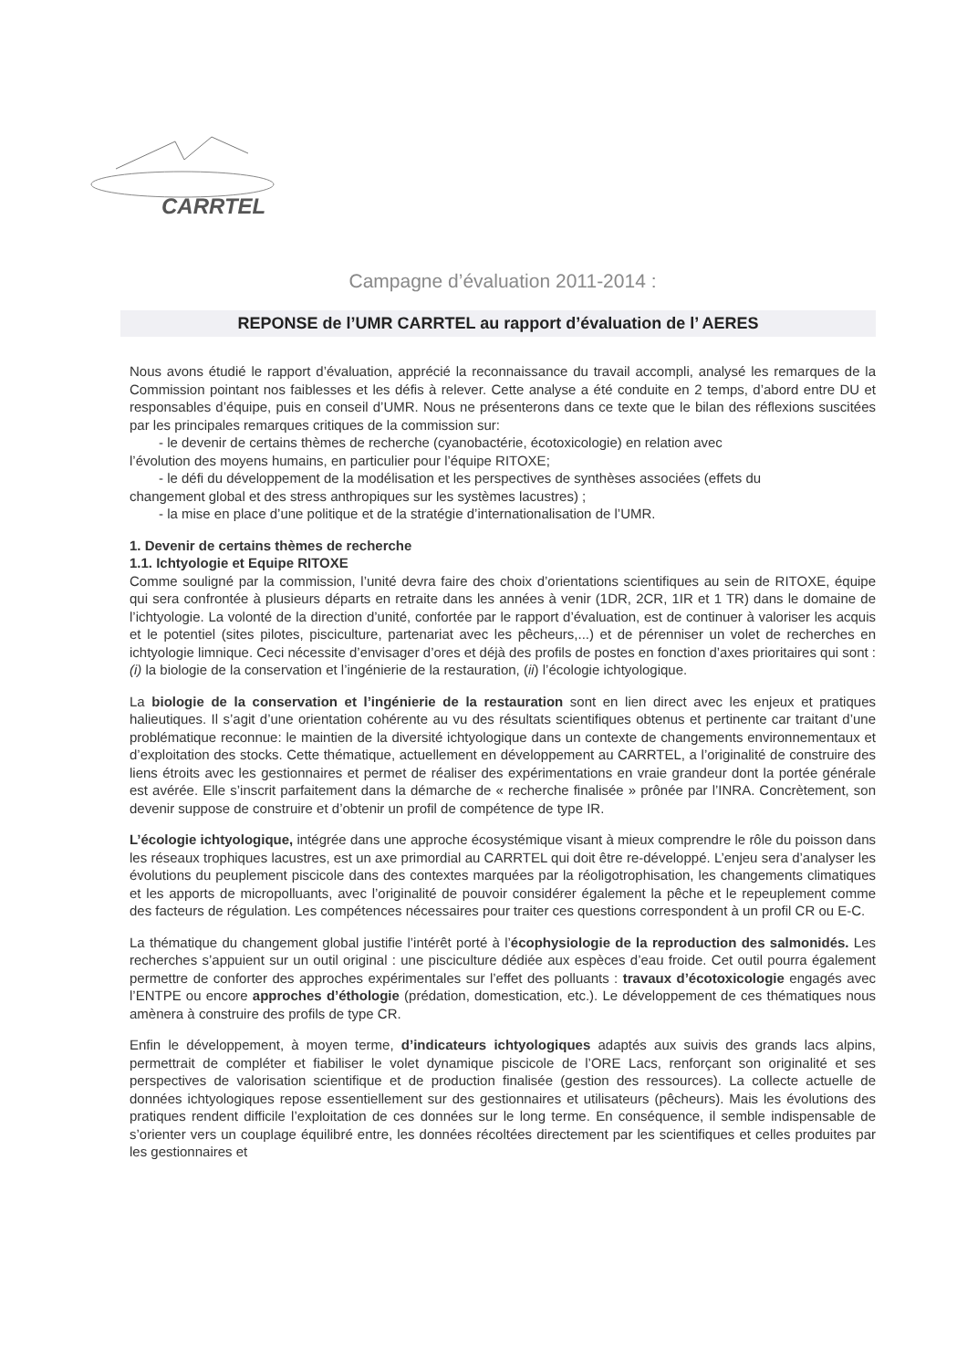CARRTEL
Campagne d’évaluation 2011-2014 :
REPONSE de l’UMR CARRTEL au rapport d’évaluation de l’ AERES
Nous avons étudié le rapport d’évaluation, apprécié la reconnaissance du travail accompli, analysé les remarques de la Commission pointant nos faiblesses et les défis à relever. Cette analyse a été conduite en 2 temps, d’abord entre DU et responsables d’équipe, puis en conseil d’UMR. Nous ne présenterons dans ce texte que le bilan des réflexions suscitées par les principales remarques critiques de la commission sur:
- le devenir de certains thèmes de recherche (cyanobactérie, écotoxicologie) en relation avec
l’évolution des moyens humains, en particulier pour l’équipe RITOXE;
- le défi du développement de la modélisation et les perspectives de synthèses associées (effets du
changement global et des stress anthropiques sur les systèmes lacustres) ;
- la mise en place d’une politique et de la stratégie d’internationalisation de l’UMR.
1. Devenir de certains thèmes de recherche
1.1. Ichtyologie et Equipe RITOXE
Comme souligné par la commission, l’unité devra faire des choix d’orientations scientifiques au sein de RITOXE, équipe qui sera confrontée à plusieurs départs en retraite dans les années à venir (1DR, 2CR, 1IR et 1 TR) dans le domaine de l’ichtyologie. La volonté de la direction d’unité, confortée par le rapport d’évaluation, est de continuer à valoriser les acquis et le potentiel (sites pilotes, pisciculture, partenariat avec les pêcheurs,...) et de pérenniser un volet de recherches en ichtyologie limnique. Ceci nécessite d’envisager d’ores et déjà des profils de postes en fonction d’axes prioritaires qui sont : (i) la biologie de la conservation et l’ingénierie de la restauration, (ii) l’écologie ichtyologique.
La biologie de la conservation et l’ingénierie de la restauration sont en lien direct avec les enjeux et pratiques halieutiques. Il s’agit d’une orientation cohérente au vu des résultats scientifiques obtenus et pertinente car traitant d’une problématique reconnue: le maintien de la diversité ichtyologique dans un contexte de changements environnementaux et d’exploitation des stocks. Cette thématique, actuellement en développement au CARRTEL, a l’originalité de construire des liens étroits avec les gestionnaires et permet de réaliser des expérimentations en vraie grandeur dont la portée générale est avérée. Elle s’inscrit parfaitement dans la démarche de « recherche finalisée » prônée par l’INRA. Concrètement, son devenir suppose de construire et d’obtenir un profil de compétence de type IR.
L’écologie ichtyologique, intégrée dans une approche écosystémique visant à mieux comprendre le rôle du poisson dans les réseaux trophiques lacustres, est un axe primordial au CARRTEL qui doit être re-développé. L’enjeu sera d’analyser les évolutions du peuplement piscicole dans des contextes marquées par la réoligotrophisation, les changements climatiques et les apports de micropolluants, avec l’originalité de pouvoir considérer également la pêche et le repeuplement comme des facteurs de régulation. Les compétences nécessaires pour traiter ces questions correspondent à un profil CR ou E-C.
La thématique du changement global justifie l’intérêt porté à l’écophysiologie de la reproduction des salmonidés. Les recherches s’appuient sur un outil original : une pisciculture dédiée aux espèces d’eau froide. Cet outil pourra également permettre de conforter des approches expérimentales sur l’effet des polluants : travaux d’écotoxicologie engagés avec l’ENTPE ou encore approches d’éthologie (prédation, domestication, etc.). Le développement de ces thématiques nous amènera à construire des profils de type CR.
Enfin le développement, à moyen terme, d’indicateurs ichtyologiques adaptés aux suivis des grands lacs alpins, permettrait de compléter et fiabiliser le volet dynamique piscicole de l’ORE Lacs, renforçant son originalité et ses perspectives de valorisation scientifique et de production finalisée (gestion des ressources). La collecte actuelle de données ichtyologiques repose essentiellement sur des gestionnaires et utilisateurs (pêcheurs). Mais les évolutions des pratiques rendent difficile l’exploitation de ces données sur le long terme. En conséquence, il semble indispensable de s’orienter vers un couplage équilibré entre, les données récoltées directement par les scientifiques et celles produites par les gestionnaires et